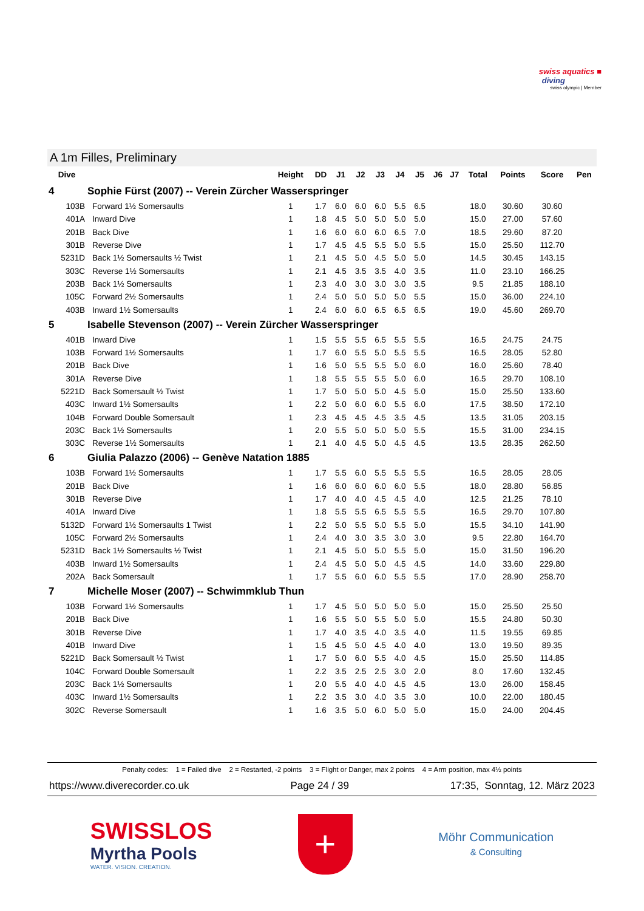swiss aquatics ■
diving
swiss olympic | Member
A 1m Filles, Preliminary
| Dive | | Height | DD | J1 | J2 | J3 | J4 | J5 | J6 | J7 | Total | Points | Score | Pen |
| --- | --- | --- | --- | --- | --- | --- | --- | --- | --- | --- | --- | --- | --- | --- |
| 4 | Sophie Fürst (2007) -- Verein Zürcher Wasserspringer | | | | | | | | | | | | | |
| 103B | Forward 1½ Somersaults | 1 | 1.7 | 6.0 | 6.0 | 6.0 | 5.5 | 6.5 | | | 18.0 | 30.60 | 30.60 | |
| 401A | Inward Dive | 1 | 1.8 | 4.5 | 5.0 | 5.0 | 5.0 | 5.0 | | | 15.0 | 27.00 | 57.60 | |
| 201B | Back Dive | 1 | 1.6 | 6.0 | 6.0 | 6.0 | 6.5 | 7.0 | | | 18.5 | 29.60 | 87.20 | |
| 301B | Reverse Dive | 1 | 1.7 | 4.5 | 4.5 | 5.5 | 5.0 | 5.5 | | | 15.0 | 25.50 | 112.70 | |
| 5231D | Back 1½ Somersaults ½ Twist | 1 | 2.1 | 4.5 | 5.0 | 4.5 | 5.0 | 5.0 | | | 14.5 | 30.45 | 143.15 | |
| 303C | Reverse 1½ Somersaults | 1 | 2.1 | 4.5 | 3.5 | 3.5 | 4.0 | 3.5 | | | 11.0 | 23.10 | 166.25 | |
| 203B | Back 1½ Somersaults | 1 | 2.3 | 4.0 | 3.0 | 3.0 | 3.0 | 3.5 | | | 9.5 | 21.85 | 188.10 | |
| 105C | Forward 2½ Somersaults | 1 | 2.4 | 5.0 | 5.0 | 5.0 | 5.0 | 5.5 | | | 15.0 | 36.00 | 224.10 | |
| 403B | Inward 1½ Somersaults | 1 | 2.4 | 6.0 | 6.0 | 6.5 | 6.5 | 6.5 | | | 19.0 | 45.60 | 269.70 | |
| 5 | Isabelle Stevenson (2007) -- Verein Zürcher Wasserspringer | | | | | | | | | | | | | |
| 401B | Inward Dive | 1 | 1.5 | 5.5 | 5.5 | 6.5 | 5.5 | 5.5 | | | 16.5 | 24.75 | 24.75 | |
| 103B | Forward 1½ Somersaults | 1 | 1.7 | 6.0 | 5.5 | 5.0 | 5.5 | 5.5 | | | 16.5 | 28.05 | 52.80 | |
| 201B | Back Dive | 1 | 1.6 | 5.0 | 5.5 | 5.5 | 5.0 | 6.0 | | | 16.0 | 25.60 | 78.40 | |
| 301A | Reverse Dive | 1 | 1.8 | 5.5 | 5.5 | 5.5 | 5.0 | 6.0 | | | 16.5 | 29.70 | 108.10 | |
| 5221D | Back Somersault ½ Twist | 1 | 1.7 | 5.0 | 5.0 | 5.0 | 4.5 | 5.0 | | | 15.0 | 25.50 | 133.60 | |
| 403C | Inward 1½ Somersaults | 1 | 2.2 | 5.0 | 6.0 | 6.0 | 5.5 | 6.0 | | | 17.5 | 38.50 | 172.10 | |
| 104B | Forward Double Somersault | 1 | 2.3 | 4.5 | 4.5 | 4.5 | 3.5 | 4.5 | | | 13.5 | 31.05 | 203.15 | |
| 203C | Back 1½ Somersaults | 1 | 2.0 | 5.5 | 5.0 | 5.0 | 5.0 | 5.5 | | | 15.5 | 31.00 | 234.15 | |
| 303C | Reverse 1½ Somersaults | 1 | 2.1 | 4.0 | 4.5 | 5.0 | 4.5 | 4.5 | | | 13.5 | 28.35 | 262.50 | |
| 6 | Giulia Palazzo (2006) -- Genève Natation 1885 | | | | | | | | | | | | | |
| 103B | Forward 1½ Somersaults | 1 | 1.7 | 5.5 | 6.0 | 5.5 | 5.5 | 5.5 | | | 16.5 | 28.05 | 28.05 | |
| 201B | Back Dive | 1 | 1.6 | 6.0 | 6.0 | 6.0 | 6.0 | 5.5 | | | 18.0 | 28.80 | 56.85 | |
| 301B | Reverse Dive | 1 | 1.7 | 4.0 | 4.0 | 4.5 | 4.5 | 4.0 | | | 12.5 | 21.25 | 78.10 | |
| 401A | Inward Dive | 1 | 1.8 | 5.5 | 5.5 | 6.5 | 5.5 | 5.5 | | | 16.5 | 29.70 | 107.80 | |
| 5132D | Forward 1½ Somersaults 1 Twist | 1 | 2.2 | 5.0 | 5.5 | 5.0 | 5.5 | 5.0 | | | 15.5 | 34.10 | 141.90 | |
| 105C | Forward 2½ Somersaults | 1 | 2.4 | 4.0 | 3.0 | 3.5 | 3.0 | 3.0 | | | 9.5 | 22.80 | 164.70 | |
| 5231D | Back 1½ Somersaults ½ Twist | 1 | 2.1 | 4.5 | 5.0 | 5.0 | 5.5 | 5.0 | | | 15.0 | 31.50 | 196.20 | |
| 403B | Inward 1½ Somersaults | 1 | 2.4 | 4.5 | 5.0 | 5.0 | 4.5 | 4.5 | | | 14.0 | 33.60 | 229.80 | |
| 202A | Back Somersault | 1 | 1.7 | 5.5 | 6.0 | 6.0 | 5.5 | 5.5 | | | 17.0 | 28.90 | 258.70 | |
| 7 | Michelle Moser (2007) -- Schwimmklub Thun | | | | | | | | | | | | | |
| 103B | Forward 1½ Somersaults | 1 | 1.7 | 4.5 | 5.0 | 5.0 | 5.0 | 5.0 | | | 15.0 | 25.50 | 25.50 | |
| 201B | Back Dive | 1 | 1.6 | 5.5 | 5.0 | 5.5 | 5.0 | 5.0 | | | 15.5 | 24.80 | 50.30 | |
| 301B | Reverse Dive | 1 | 1.7 | 4.0 | 3.5 | 4.0 | 3.5 | 4.0 | | | 11.5 | 19.55 | 69.85 | |
| 401B | Inward Dive | 1 | 1.5 | 4.5 | 5.0 | 4.5 | 4.0 | 4.0 | | | 13.0 | 19.50 | 89.35 | |
| 5221D | Back Somersault ½ Twist | 1 | 1.7 | 5.0 | 6.0 | 5.5 | 4.0 | 4.5 | | | 15.0 | 25.50 | 114.85 | |
| 104C | Forward Double Somersault | 1 | 2.2 | 3.5 | 2.5 | 2.5 | 3.0 | 2.0 | | | 8.0 | 17.60 | 132.45 | |
| 203C | Back 1½ Somersaults | 1 | 2.0 | 5.5 | 4.0 | 4.0 | 4.5 | 4.5 | | | 13.0 | 26.00 | 158.45 | |
| 403C | Inward 1½ Somersaults | 1 | 2.2 | 3.5 | 3.0 | 4.0 | 3.5 | 3.0 | | | 10.0 | 22.00 | 180.45 | |
| 302C | Reverse Somersault | 1 | 1.6 | 3.5 | 5.0 | 6.0 | 5.0 | 5.0 | | | 15.0 | 24.00 | 204.45 | |
Penalty codes: 1 = Failed dive 2 = Restarted, -2 points 3 = Flight or Danger, max 2 points 4 = Arm position, max 4½ points
https://www.diverecorder.co.uk Page 24 / 39 17:35, Sonntag, 12. März 2023
SWISSLOS
Myrtha Pools
WATER. VISION. CREATION.
+
Möhr Communication
& Consulting